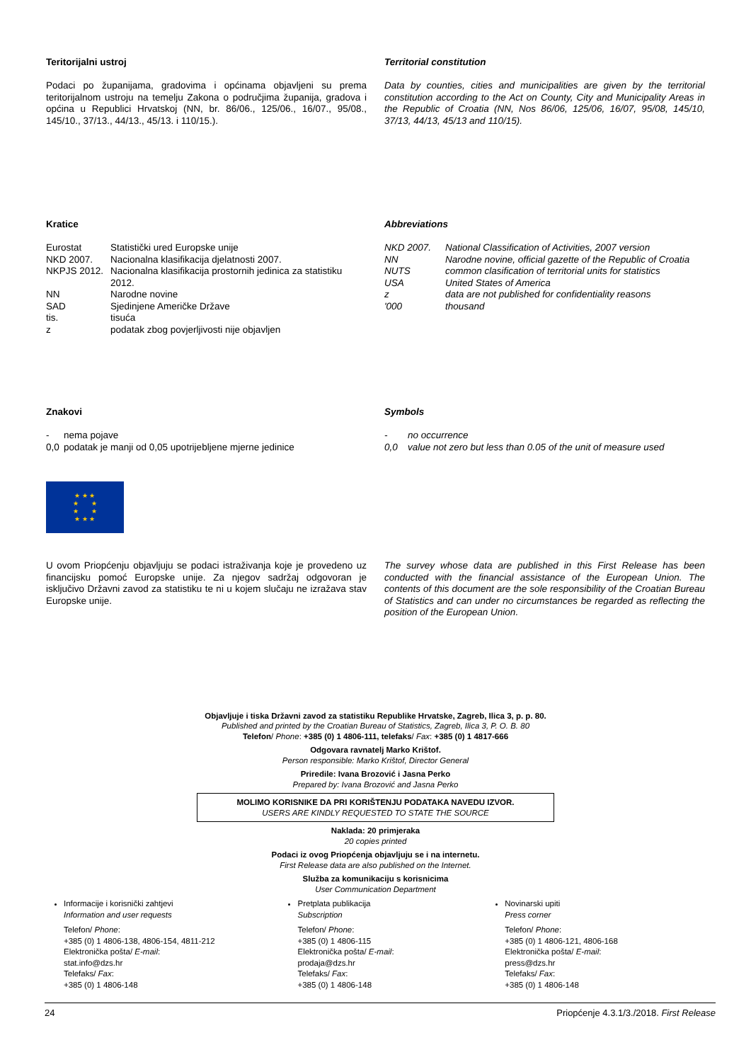Teritorijalni ustroj
Podaci po županijama, gradovima i općinama objavljeni su prema teritorijalnom ustroju na temelju Zakona o područjima županija, gradova i općina u Republici Hrvatskoj (NN, br. 86/06., 125/06., 16/07., 95/08., 145/10., 37/13., 44/13., 45/13. i 110/15.).
Territorial constitution
Data by counties, cities and municipalities are given by the territorial constitution according to the Act on County, City and Municipality Areas in the Republic of Croatia (NN, Nos 86/06, 125/06, 16/07, 95/08, 145/10, 37/13, 44/13, 45/13 and 110/15).
Kratice
| Eurostat | Statistički ured Europske unije |
| NKD 2007. | Nacionalna klasifikacija djelatnosti 2007. |
| NKPJS 2012. | Nacionalna klasifikacija prostornih jedinica za statistiku 2012. |
| NN | Narodne novine |
| SAD | Sjedinjene Američke Države |
| tis. | tisuća |
| z | podatak zbog povjerljivosti nije objavljen |
Abbreviations
| NKD 2007. | National Classification of Activities, 2007 version |
| NN | Narodne novine, official gazette of the Republic of Croatia |
| NUTS | common clasification of territorial units for statistics |
| USA | United States of America |
| z | data are not published for confidentiality reasons |
| '000 | thousand |
Znakovi
| - | nema pojave |
| 0,0 | podatak je manji od 0,05 upotrijebljene mjerne jedinice |
Symbols
| - | no occurrence |
| 0,0 | value not zero but less than 0.05 of the unit of measure used |
★ ★ ★
★ ★
★ ★
★ ★ ★
U ovom Priopćenju objavljuju se podaci istraživanja koje je provedeno uz financijsku pomoć Europske unije. Za njegov sadržaj odgovoran je isključivo Državni zavod za statistiku te ni u kojem slučaju ne izražava stav Europske unije.
The survey whose data are published in this First Release has been conducted with the financial assistance of the European Union. The contents of this document are the sole responsibility of the Croatian Bureau of Statistics and can under no circumstances be regarded as reflecting the position of the European Union.
Objavljuje i tiska Državni zavod za statistiku Republike Hrvatske, Zagreb, Ilica 3, p. p. 80.
Published and printed by the Croatian Bureau of Statistics, Zagreb, Ilica 3, P. O. B. 80
Telefon/ Phone: +385 (0) 1 4806-111, telefaks/ Fax: +385 (0) 1 4817-666
Odgovara ravnatelj Marko Krištof.
Person responsible: Marko Krištof, Director General
Priredile: Ivana Brozović i Jasna Perko
Prepared by: Ivana Brozović and Jasna Perko
MOLIMO KORISNIKE DA PRI KORIŠTENJU PODATAKA NAVEDU IZVOR.
USERS ARE KINDLY REQUESTED TO STATE THE SOURCE
Naklada: 20 primjeraka
20 copies printed
Podaci iz ovog Priopćenja objavljuju se i na internetu.
First Release data are also published on the Internet.
Služba za komunikaciju s korisnicima
User Communication Department
Informacije i korisnički zahtjevi
Information and user requests
Telefon/ Phone:
+385 (0) 1 4806-138, 4806-154, 4811-212
Elektronička pošta/ E-mail:
stat.info@dzs.hr
Telefaks/ Fax:
+385 (0) 1 4806-148
Pretplata publikacija
Subscription
Telefon/ Phone:
+385 (0) 1 4806-115
Elektronička pošta/ E-mail:
prodaja@dzs.hr
Telefaks/ Fax:
+385 (0) 1 4806-148
Novinarski upiti
Press corner
Telefon/ Phone:
+385 (0) 1 4806-121, 4806-168
Elektronička pošta/ E-mail:
press@dzs.hr
Telefaks/ Fax:
+385 (0) 1 4806-148
24 Priopćenje 4.3.1/3./2018. First Release